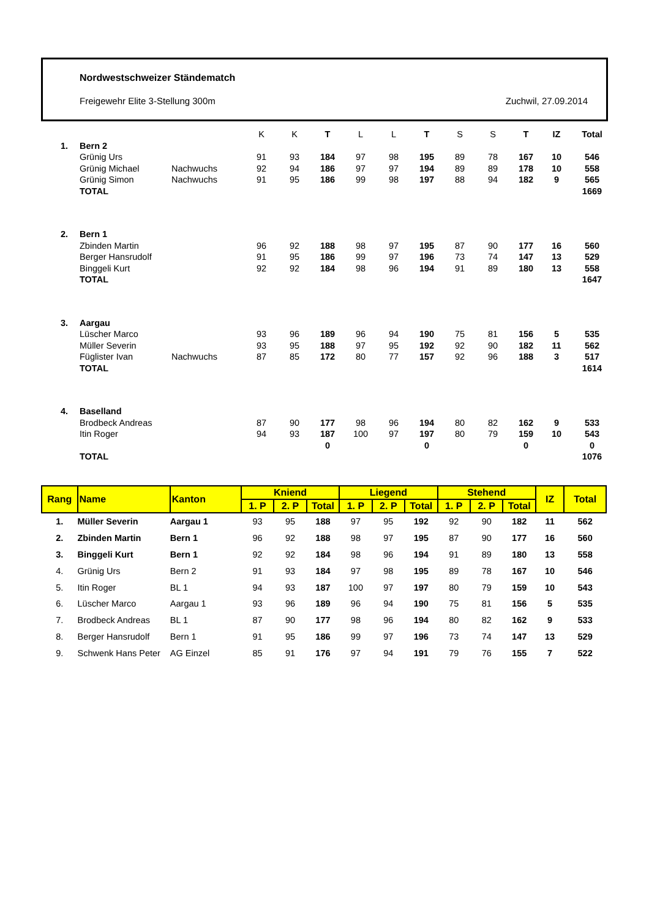Nordwestschweizer Ständematch
Freigewehr Elite 3-Stellung 300m Zuchwil, 27.09.2014
| | | | K | K | T | L | L | T | S | S | T | IZ | Total |
| 1. | Bern 2 | | | | | | | | | | | | |
| | Grünig Urs | | 91 | 93 | 184 | 97 | 98 | 195 | 89 | 78 | 167 | 10 | 546 |
| | Grünig Michael | Nachwuchs | 92 | 94 | 186 | 97 | 97 | 194 | 89 | 89 | 178 | 10 | 558 |
| | Grünig Simon | Nachwuchs | 91 | 95 | 186 | 99 | 98 | 197 | 88 | 94 | 182 | 9 | 565 |
| | TOTAL | | | | | | | | | | | | 1669 |
| 2. | Bern 1 | | | | | | | | | | | | |
| | Zbinden Martin | | 96 | 92 | 188 | 98 | 97 | 195 | 87 | 90 | 177 | 16 | 560 |
| | Berger Hansrudolf | | 91 | 95 | 186 | 99 | 97 | 196 | 73 | 74 | 147 | 13 | 529 |
| | Binggeli Kurt | | 92 | 92 | 184 | 98 | 96 | 194 | 91 | 89 | 180 | 13 | 558 |
| | TOTAL | | | | | | | | | | | | 1647 |
| 3. | Aargau | | | | | | | | | | | | |
| | Lüscher Marco | | 93 | 96 | 189 | 96 | 94 | 190 | 75 | 81 | 156 | 5 | 535 |
| | Müller Severin | | 93 | 95 | 188 | 97 | 95 | 192 | 92 | 90 | 182 | 11 | 562 |
| | Füglister Ivan | Nachwuchs | 87 | 85 | 172 | 80 | 77 | 157 | 92 | 96 | 188 | 3 | 517 |
| | TOTAL | | | | | | | | | | | | 1614 |
| 4. | Baselland | | | | | | | | | | | | |
| | Brodbeck Andreas | | 87 | 90 | 177 | 98 | 96 | 194 | 80 | 82 | 162 | 9 | 533 |
| | Itin Roger | | 94 | 93 | 187 | 100 | 97 | 197 | 80 | 79 | 159 | 10 | 543 |
| | | | | | 0 | | | 0 | | | 0 | | 0 |
| | TOTAL | | | | | | | | | | | | 1076 |
| Rang | Name | Kanton | Kniend | | | Liegend | | | Stehend | | | IZ | Total |
| --- | --- | --- | --- | --- | --- | --- | --- | --- | --- | --- | --- | --- | --- |
| | | | 1. P | 2. P | Total | 1. P | 2. P | Total | 1. P | 2. P | Total | | |
| 1. | Müller Severin | Aargau 1 | 93 | 95 | 188 | 97 | 95 | 192 | 92 | 90 | 182 | 11 | 562 |
| 2. | Zbinden Martin | Bern 1 | 96 | 92 | 188 | 98 | 97 | 195 | 87 | 90 | 177 | 16 | 560 |
| 3. | Binggeli Kurt | Bern 1 | 92 | 92 | 184 | 98 | 96 | 194 | 91 | 89 | 180 | 13 | 558 |
| 4. | Grünig Urs | Bern 2 | 91 | 93 | 184 | 97 | 98 | 195 | 89 | 78 | 167 | 10 | 546 |
| 5. | Itin Roger | BL 1 | 94 | 93 | 187 | 100 | 97 | 197 | 80 | 79 | 159 | 10 | 543 |
| 6. | Lüscher Marco | Aargau 1 | 93 | 96 | 189 | 96 | 94 | 190 | 75 | 81 | 156 | 5 | 535 |
| 7. | Brodbeck Andreas | BL 1 | 87 | 90 | 177 | 98 | 96 | 194 | 80 | 82 | 162 | 9 | 533 |
| 8. | Berger Hansrudolf | Bern 1 | 91 | 95 | 186 | 99 | 97 | 196 | 73 | 74 | 147 | 13 | 529 |
| 9. | Schwenk Hans Peter | AG Einzel | 85 | 91 | 176 | 97 | 94 | 191 | 79 | 76 | 155 | 7 | 522 |